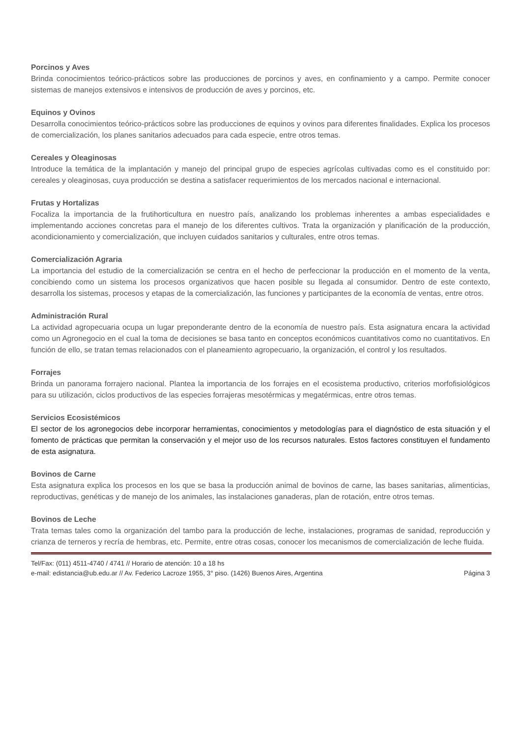Porcinos y Aves
Brinda conocimientos teórico-prácticos sobre las producciones de porcinos y aves, en confinamiento y a campo. Permite conocer sistemas de manejos extensivos e intensivos de producción de aves y porcinos, etc.
Equinos y Ovinos
Desarrolla conocimientos teórico-prácticos sobre las producciones de equinos y ovinos para diferentes finalidades. Explica los procesos de comercialización, los planes sanitarios adecuados para cada especie, entre otros temas.
Cereales y Oleaginosas
Introduce la temática de la implantación y manejo del principal grupo de especies agrícolas cultivadas como es el constituido por: cereales y oleaginosas, cuya producción se destina a satisfacer requerimientos de los mercados nacional e internacional.
Frutas y Hortalizas
Focaliza la importancia de la frutihorticultura en nuestro país, analizando los problemas inherentes a ambas especialidades e implementando acciones concretas para el manejo de los diferentes cultivos. Trata la organización y planificación de la producción, acondicionamiento y comercialización, que incluyen cuidados sanitarios y culturales, entre otros temas.
Comercialización Agraria
La importancia del estudio de la comercialización se centra en el hecho de perfeccionar la producción en el momento de la venta, concibiendo como un sistema los procesos organizativos que hacen posible su llegada al consumidor. Dentro de este contexto, desarrolla los sistemas, procesos y etapas de la comercialización, las funciones y participantes de la economía de ventas, entre otros.
Administración Rural
La actividad agropecuaria ocupa un lugar preponderante dentro de la economía de nuestro país. Esta asignatura encara la actividad como un Agronegocio en el cual la toma de decisiones se basa tanto en conceptos económicos cuantitativos como no cuantitativos. En función de ello, se tratan temas relacionados con el planeamiento agropecuario, la organización, el control y los resultados.
Forrajes
Brinda un panorama forrajero nacional. Plantea la importancia de los forrajes en el ecosistema productivo, criterios morfofisiológicos para su utilización, ciclos productivos de las especies forrajeras mesotérmicas y megatérmicas, entre otros temas.
Servicios Ecosistémicos
El sector de los agronegocios debe incorporar herramientas, conocimientos y metodologías para el diagnóstico de esta situación y el fomento de prácticas que permitan la conservación y el mejor uso de los recursos naturales. Estos factores constituyen el fundamento de esta asignatura.
Bovinos de Carne
Esta asignatura explica los procesos en los que se basa la producción animal de bovinos de carne, las bases sanitarias, alimenticias, reproductivas, genéticas y de manejo de los animales, las instalaciones ganaderas, plan de rotación, entre otros temas.
Bovinos de Leche
Trata temas tales como la organización del tambo para la producción de leche, instalaciones, programas de sanidad, reproducción y crianza de terneros y recría de hembras, etc. Permite, entre otras cosas, conocer los mecanismos de comercialización de leche fluida.
Tel/Fax: (011) 4511-4740 / 4741 // Horario de atención: 10 a 18 hs
e-mail: edistancia@ub.edu.ar // Av. Federico Lacroze 1955, 3° piso. (1426) Buenos Aires, Argentina Página 3